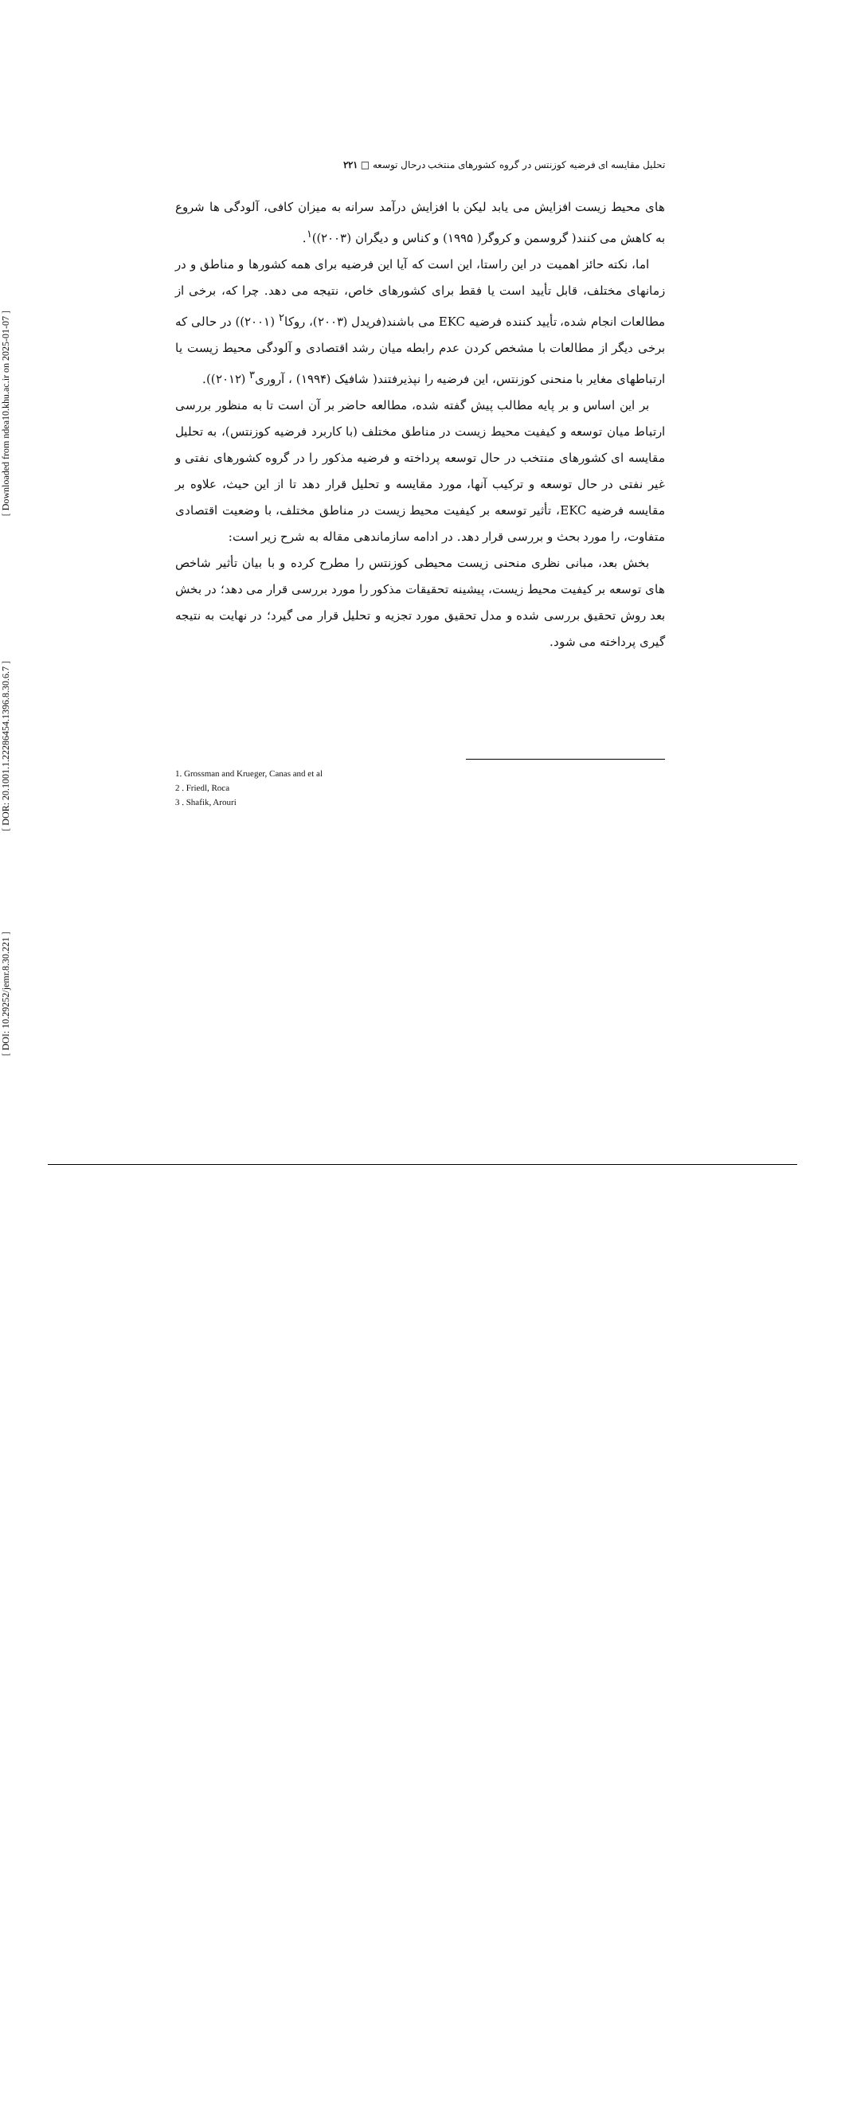[ Downloaded from ndea10.khu.ac.ir on 2025-01-07 ]
[ DOR: 20.1001.1.22286454.1396.8.30.6.7 ]
[ DOI: 10.29252/jemr.8.30.221 ]
تحلیل مقایسه ای فرضیه کوزنتس در گروه کشورهای منتخب درحال توسعه □ ۲۲۱
های محیط زیست افزایش می یابد لیکن با افزایش درآمد سرانه به میزان کافی، آلودگی ها شروع به کاهش می کنند( گروسمن و کروگر( ۱۹۹۵) و کناس و دیگران (۲۰۰۳))<sup>۱</sup>.
اما، نکته حائز اهمیت در این راستا، این است که آیا این فرضیه برای همه کشورها و مناطق و در زمانهای مختلف، قابل تأیید است یا فقط برای کشورهای خاص، نتیجه می دهد. چرا که، برخی از مطالعات انجام شده، تأیید کننده فرضیه EKC می باشند(فریدل (۲۰۰۳)، روکا<sup>۲</sup> (۲۰۰۱)) در حالی که برخی دیگر از مطالعات با مشخص کردن عدم رابطه میان رشد اقتصادی و آلودگی محیط زیست یا ارتباطهای مغایر با منحنی کوزنتس، این فرضیه را نپذیرفتند( شافیک (۱۹۹۴) ، آروری<sup>۳</sup> (۲۰۱۲)).
بر این اساس و بر پایه مطالب پیش گفته شده، مطالعه حاضر بر آن است تا به منظور بررسی ارتباط میان توسعه و کیفیت محیط زیست در مناطق مختلف (با کاربرد فرضیه کوزنتس)، به تحلیل مقایسه ای کشورهای منتخب در حال توسعه پرداخته و فرضیه مذکور را در گروه کشورهای نفتی و غیر نفتی در حال توسعه و ترکیب آنها، مورد مقایسه و تحلیل قرار دهد تا از این حیث، علاوه بر مقایسه فرضیه EKC، تأثیر توسعه بر کیفیت محیط زیست در مناطق مختلف، با وضعیت اقتصادی متفاوت، را مورد بحث و بررسی قرار دهد. در ادامه سازماندهی مقاله به شرح زیر است:
بخش بعد، مبانی نظری منحنی زیست محیطی کوزنتس را مطرح کرده و با بیان تأثیر شاخص های توسعه بر کیفیت محیط زیست، پیشینه تحقیقات مذکور را مورد بررسی قرار می دهد؛ در بخش بعد روش تحقیق بررسی شده و مدل تحقیق مورد تجزیه و تحلیل قرار می گیرد؛ در نهایت به نتیجه گیری پرداخته می شود.
1. Grossman and Krueger, Canas and et al
2 . Friedl, Roca
3 . Shafik, Arouri